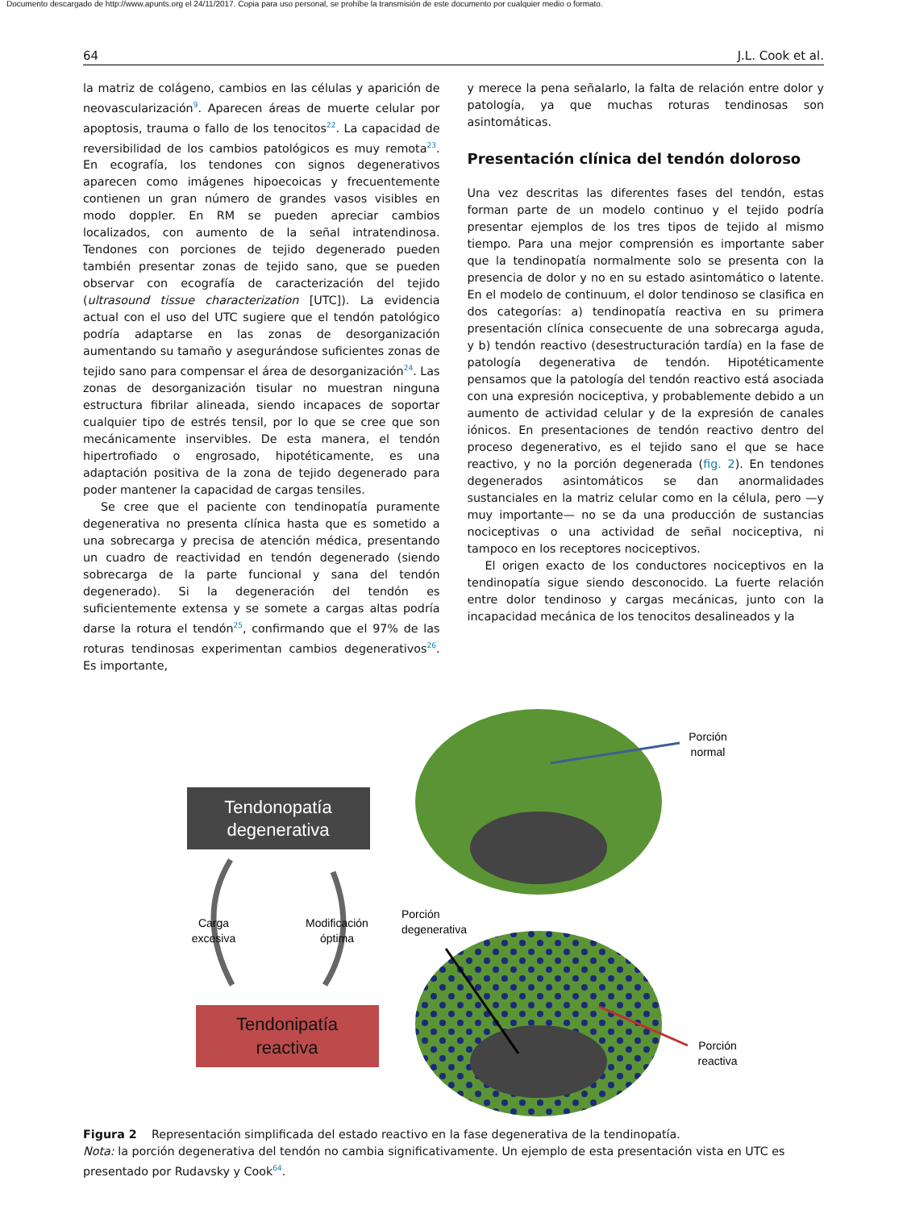Documento descargado de http://www.apunts.org el 24/11/2017. Copia para uso personal, se prohíbe la transmisión de este documento por cualquier medio o formato.
64 J.L. Cook et al.
la matriz de colágeno, cambios en las células y aparición de neovascularización<sup>9</sup>. Aparecen áreas de muerte celular por apoptosis, trauma o fallo de los tenocitos<sup>22</sup>. La capacidad de reversibilidad de los cambios patológicos es muy remota<sup>23</sup>. En ecografía, los tendones con signos degenerativos aparecen como imágenes hipoecoicas y frecuentemente contienen un gran número de grandes vasos visibles en modo doppler. En RM se pueden apreciar cambios localizados, con aumento de la señal intratendinosa. Tendones con porciones de tejido degenerado pueden también presentar zonas de tejido sano, que se pueden observar con ecografía de caracterización del tejido (ultrasound tissue characterization [UTC]). La evidencia actual con el uso del UTC sugiere que el tendón patológico podría adaptarse en las zonas de desorganización aumentando su tamaño y asegurándose suficientes zonas de tejido sano para compensar el área de desorganización<sup>24</sup>. Las zonas de desorganización tisular no muestran ninguna estructura fibrilar alineada, siendo incapaces de soportar cualquier tipo de estrés tensil, por lo que se cree que son mecánicamente inservibles. De esta manera, el tendón hipertrofiado o engrosado, hipotéticamente, es una adaptación positiva de la zona de tejido degenerado para poder mantener la capacidad de cargas tensiles.
Se cree que el paciente con tendinopatía puramente degenerativa no presenta clínica hasta que es sometido a una sobrecarga y precisa de atención médica, presentando un cuadro de reactividad en tendón degenerado (siendo sobrecarga de la parte funcional y sana del tendón degenerado). Si la degeneración del tendón es suficientemente extensa y se somete a cargas altas podría darse la rotura el tendón<sup>25</sup>, confirmando que el 97% de las roturas tendinosas experimentan cambios degenerativos<sup>26</sup>. Es importante,
y merece la pena señalarlo, la falta de relación entre dolor y patología, ya que muchas roturas tendinosas son asintomáticas.
Presentación clínica del tendón doloroso
Una vez descritas las diferentes fases del tendón, estas forman parte de un modelo continuo y el tejido podría presentar ejemplos de los tres tipos de tejido al mismo tiempo. Para una mejor comprensión es importante saber que la tendinopatía normalmente solo se presenta con la presencia de dolor y no en su estado asintomático o latente. En el modelo de continuum, el dolor tendinoso se clasifica en dos categorías: a) tendinopatía reactiva en su primera presentación clínica consecuente de una sobrecarga aguda, y b) tendón reactivo (desestructuración tardía) en la fase de patología degenerativa de tendón. Hipotéticamente pensamos que la patología del tendón reactivo está asociada con una expresión nociceptiva, y probablemente debido a un aumento de actividad celular y de la expresión de canales iónicos. En presentaciones de tendón reactivo dentro del proceso degenerativo, es el tejido sano el que se hace reactivo, y no la porción degenerada (fig. 2). En tendones degenerados asintomáticos se dan anormalidades sustanciales en la matriz celular como en la célula, pero —y muy importante— no se da una producción de sustancias nociceptivas o una actividad de señal nociceptiva, ni tampoco en los receptores nociceptivos.
El origen exacto de los conductores nociceptivos en la tendinopatía sigue siendo desconocido. La fuerte relación entre dolor tendinoso y cargas mecánicas, junto con la incapacidad mecánica de los tenocitos desalineados y la
Tendonopatía
degenerativa
Tendonipatía
reactiva
Carga
excesiva
Modificación
óptima
Porción
normal
Porción
degenerativa
Porción
reactiva
Figura 2 Representación simplificada del estado reactivo en la fase degenerativa de la tendinopatía.
Nota: la porción degenerativa del tendón no cambia significativamente. Un ejemplo de esta presentación vista en UTC es presentado por Rudavsky y Cook<sup>64</sup>.